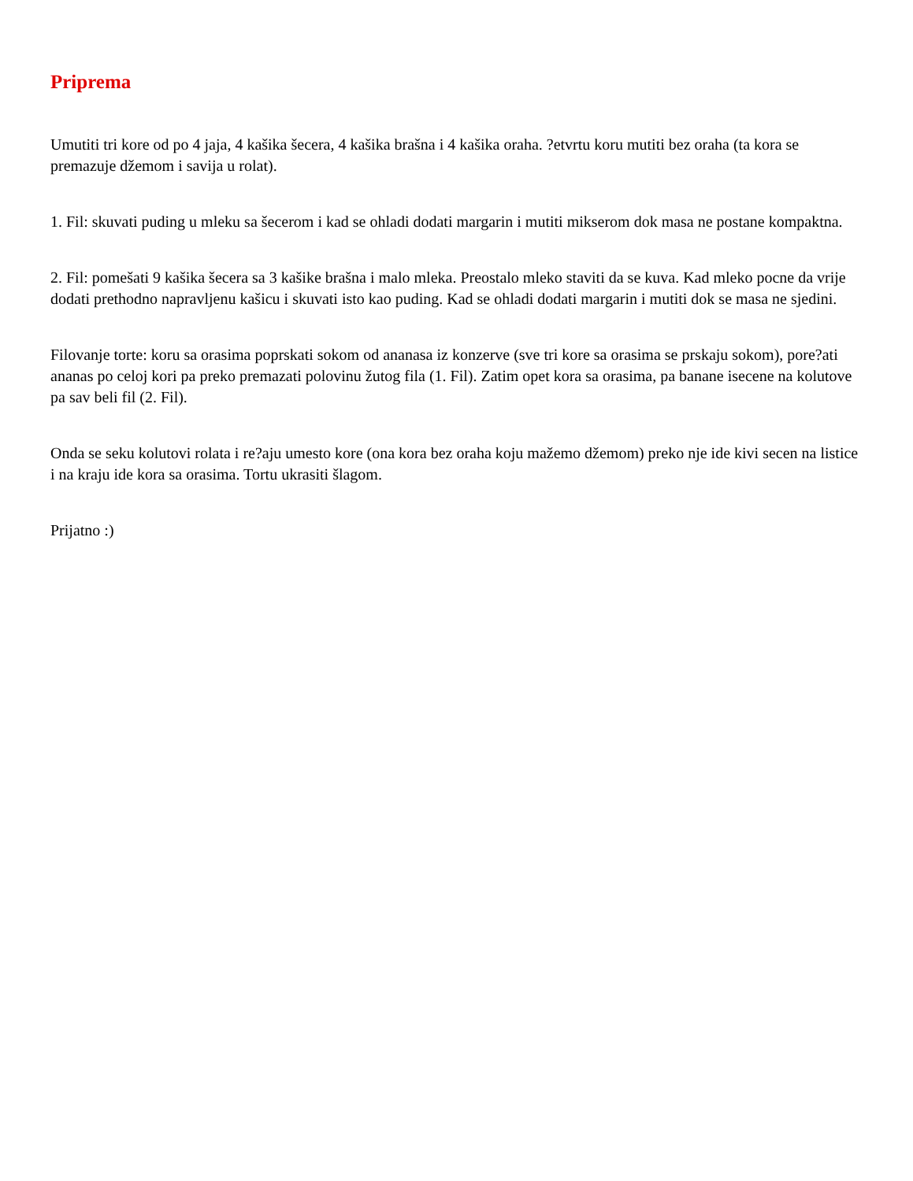Priprema
Umutiti tri kore od po 4 jaja, 4 kašika šecera, 4 kašika brašna i 4 kašika oraha. ?etvrtu koru mutiti bez oraha (ta kora se premazuje džemom i savija u rolat).
1. Fil: skuvati puding u mleku sa šecerom i kad se ohladi dodati margarin i mutiti mikserom dok masa ne postane kompaktna.
2. Fil: pomešati 9 kašika šecera sa 3 kašike brašna i malo mleka. Preostalo mleko staviti da se kuva. Kad mleko pocne da vrije dodati prethodno napravljenu kašicu i skuvati isto kao puding. Kad se ohladi dodati margarin i mutiti dok se masa ne sjedini.
Filovanje torte: koru sa orasima poprskati sokom od ananasa iz konzerve (sve tri kore sa orasima se prskaju sokom), pore?ati ananas po celoj kori pa preko premazati polovinu žutog fila (1. Fil). Zatim opet kora sa orasima, pa banane isecene na kolutove pa sav beli fil (2. Fil).
Onda se seku kolutovi rolata i re?aju umesto kore (ona kora bez oraha koju mažemo džemom) preko nje ide kivi secen na listice i na kraju ide kora sa orasima. Tortu ukrasiti šlagom.
Prijatno :)